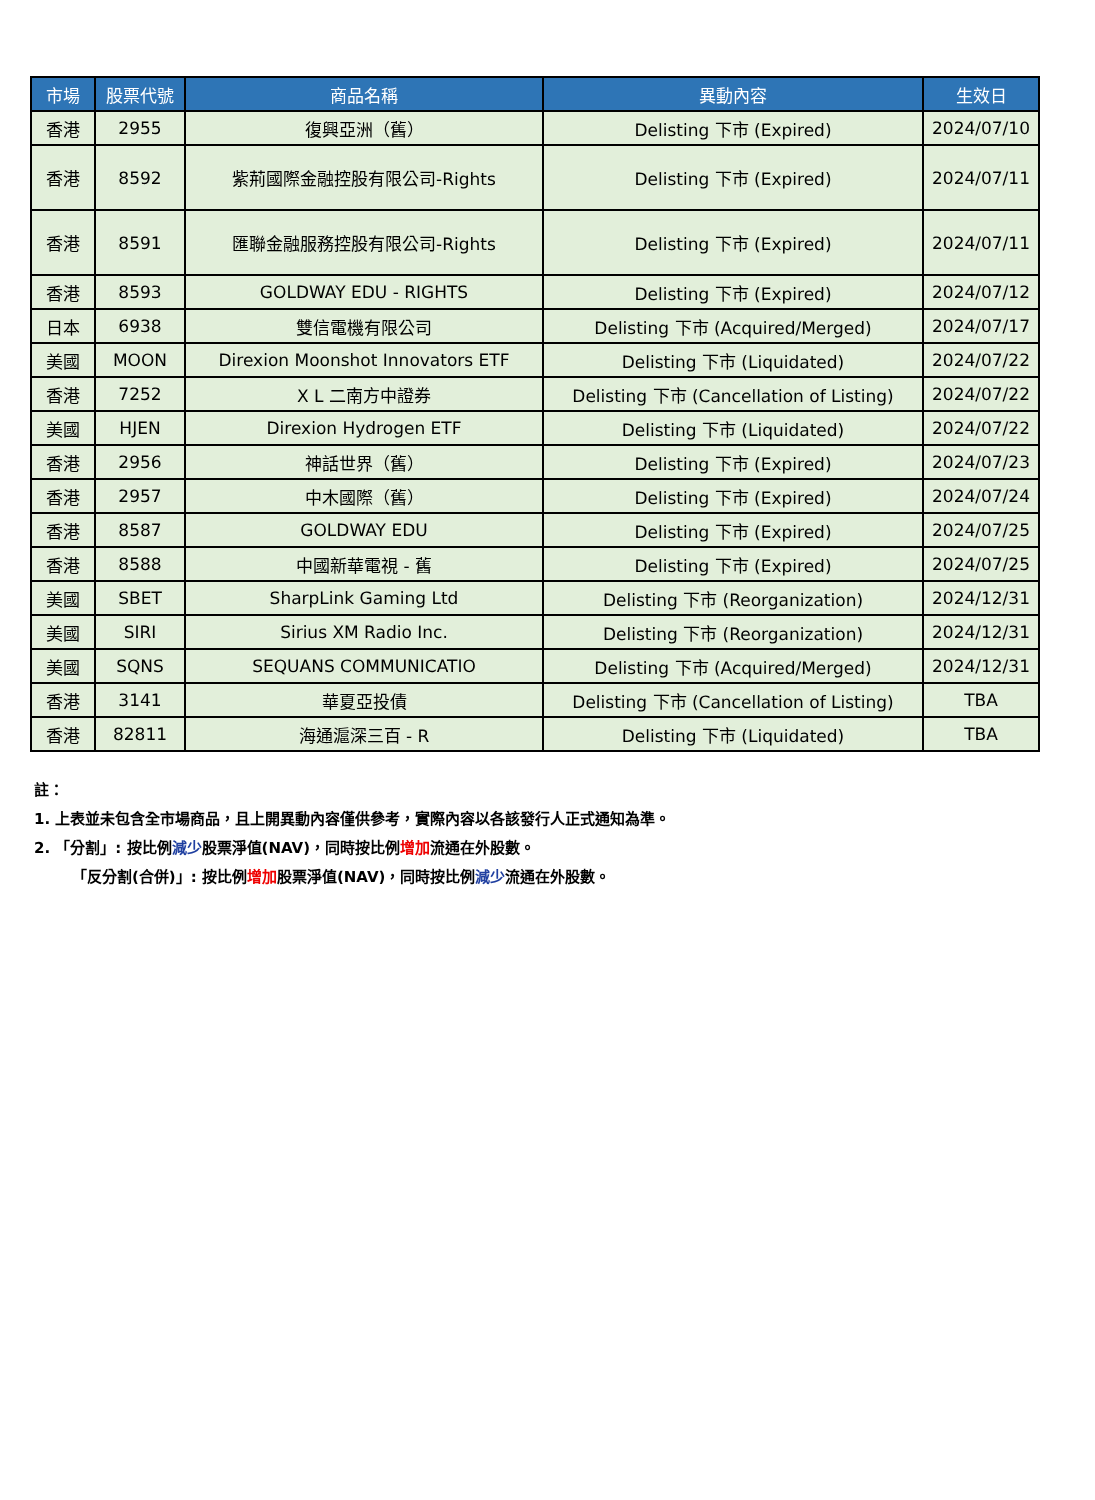| 市場 | 股票代號 | 商品名稱 | 異動內容 | 生效日 |
| --- | --- | --- | --- | --- |
| 香港 | 2955 | 復興亞洲（舊） | Delisting 下市 (Expired) | 2024/07/10 |
| 香港 | 8592 | 紫荊國際金融控股有限公司-Rights | Delisting 下市 (Expired) | 2024/07/11 |
| 香港 | 8591 | 匯聯金融服務控股有限公司-Rights | Delisting 下市 (Expired) | 2024/07/11 |
| 香港 | 8593 | GOLDWAY EDU - RIGHTS | Delisting 下市 (Expired) | 2024/07/12 |
| 日本 | 6938 | 雙信電機有限公司 | Delisting 下市 (Acquired/Merged) | 2024/07/17 |
| 美國 | MOON | Direxion Moonshot Innovators ETF | Delisting 下市 (Liquidated) | 2024/07/22 |
| 香港 | 7252 | X L 二南方中證券 | Delisting 下市 (Cancellation of Listing) | 2024/07/22 |
| 美國 | HJEN | Direxion Hydrogen ETF | Delisting 下市 (Liquidated) | 2024/07/22 |
| 香港 | 2956 | 神話世界（舊） | Delisting 下市 (Expired) | 2024/07/23 |
| 香港 | 2957 | 中木國際（舊） | Delisting 下市 (Expired) | 2024/07/24 |
| 香港 | 8587 | GOLDWAY EDU | Delisting 下市 (Expired) | 2024/07/25 |
| 香港 | 8588 | 中國新華電視 - 舊 | Delisting 下市 (Expired) | 2024/07/25 |
| 美國 | SBET | SharpLink Gaming Ltd | Delisting 下市 (Reorganization) | 2024/12/31 |
| 美國 | SIRI | Sirius XM Radio Inc. | Delisting 下市 (Reorganization) | 2024/12/31 |
| 美國 | SQNS | SEQUANS COMMUNICATIO | Delisting 下市 (Acquired/Merged) | 2024/12/31 |
| 香港 | 3141 | 華夏亞投債 | Delisting 下市 (Cancellation of Listing) | TBA |
| 香港 | 82811 | 海通滬深三百 - R | Delisting 下市 (Liquidated) | TBA |
註：
1. 上表並未包含全市場商品，且上開異動內容僅供參考，實際內容以各該發行人正式通知為準。
2. 「分割」: 按比例減少股票淨值(NAV)，同時按比例增加流通在外股數。
「反分割(合併)」: 按比例增加股票淨值(NAV)，同時按比例減少流通在外股數。